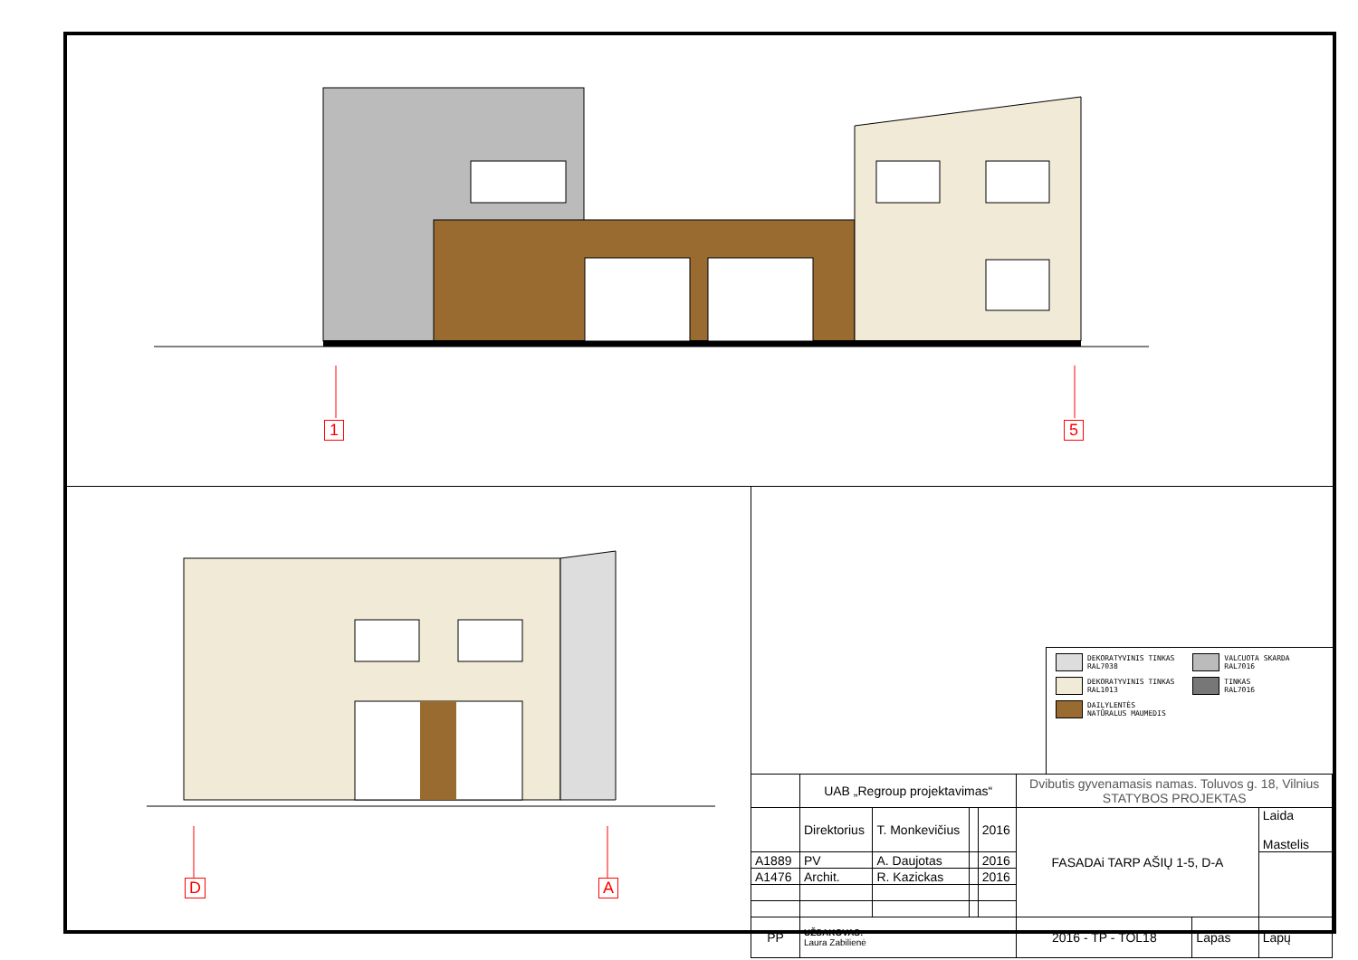1 5
D A
DEKORATYVINIS TINKAS
RAL7038
DEKORATYVINIS TINKAS
RAL1013
DAILYLENTĖS
NATŪRALUS MAUMEDIS
VALCUOTA SKARDA
RAL7016
TINKAS
RAL7016
| | UAB „Regroup projektavimas“ | | | | Dvibutis gyvenamasis namas. Toluvos g. 18, Vilnius STATYBOS PROJEKTAS | | |
| | Direktorius | T. Monkevičius | | 2016 | FASADAi TARP AŠIŲ 1-5, D-A | | Laida Mastelis |
| A1889 | PV | A. Daujotas | | 2016 | | | |
| A1476 | Archit. | R. Kazickas | | 2016 | | | |
| PP | UŽSAKOVAS: Laura Zabilienė | | | | 2016 - TP - TOL18 | Lapas | Lapų |